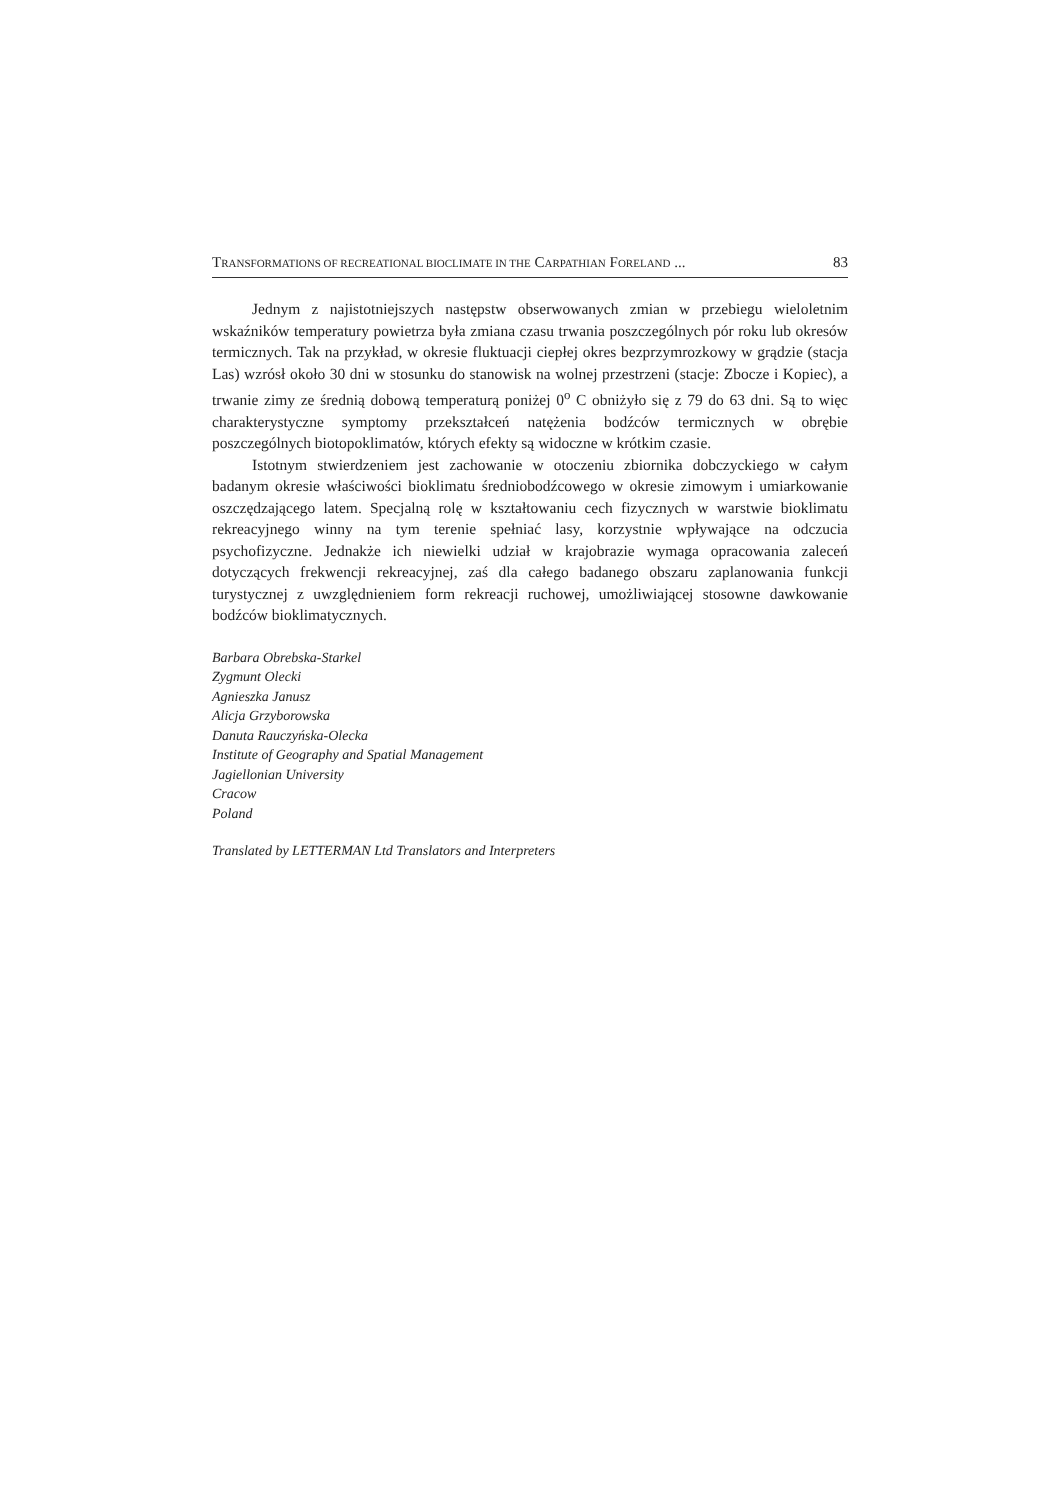TRANSFORMATIONS OF RECREATIONAL BIOCLIMATE IN THE CARPATHIAN FORELAND ... 83
Jednym z najistotniejszych następstw obserwowanych zmian w przebiegu wieloletnim wskaźników temperatury powietrza była zmiana czasu trwania poszczególnych pór roku lub okresów termicznych. Tak na przykład, w okresie fluktuacji ciepłej okres bezprzymrozkowy w grądzie (stacja Las) wzrósł około 30 dni w stosunku do stanowisk na wolnej przestrzeni (stacje: Zbocze i Kopiec), a trwanie zimy ze średnią dobową temperaturą poniżej 0<sup>o</sup> C obniżyło się z 79 do 63 dni. Są to więc charakterystyczne symptomy przekształceń natężenia bodźców termicznych w obrębie poszczególnych biotopoklimatów, których efekty są widoczne w krótkim czasie.
Istotnym stwierdzeniem jest zachowanie w otoczeniu zbiornika dobczyckiego w całym badanym okresie właściwości bioklimatu średniobodźcowego w okresie zimowym i umiarkowanie oszczędzającego latem. Specjalną rolę w kształtowaniu cech fizycznych w warstwie bioklimatu rekreacyjnego winny na tym terenie spełniać lasy, korzystnie wpływające na odczucia psychofizyczne. Jednakże ich niewielki udział w krajobrazie wymaga opracowania zaleceń dotyczących frekwencji rekreacyjnej, zaś dla całego badanego obszaru zaplanowania funkcji turystycznej z uwzględnieniem form rekreacji ruchowej, umożliwiającej stosowne dawkowanie bodźców bioklimatycznych.
Barbara Obrebska-Starkel
Zygmunt Olecki
Agnieszka Janusz
Alicja Grzyborowska
Danuta Rauczyńska-Olecka
Institute of Geography and Spatial Management
Jagiellonian University
Cracow
Poland
Translated by LETTERMAN Ltd Translators and Interpreters